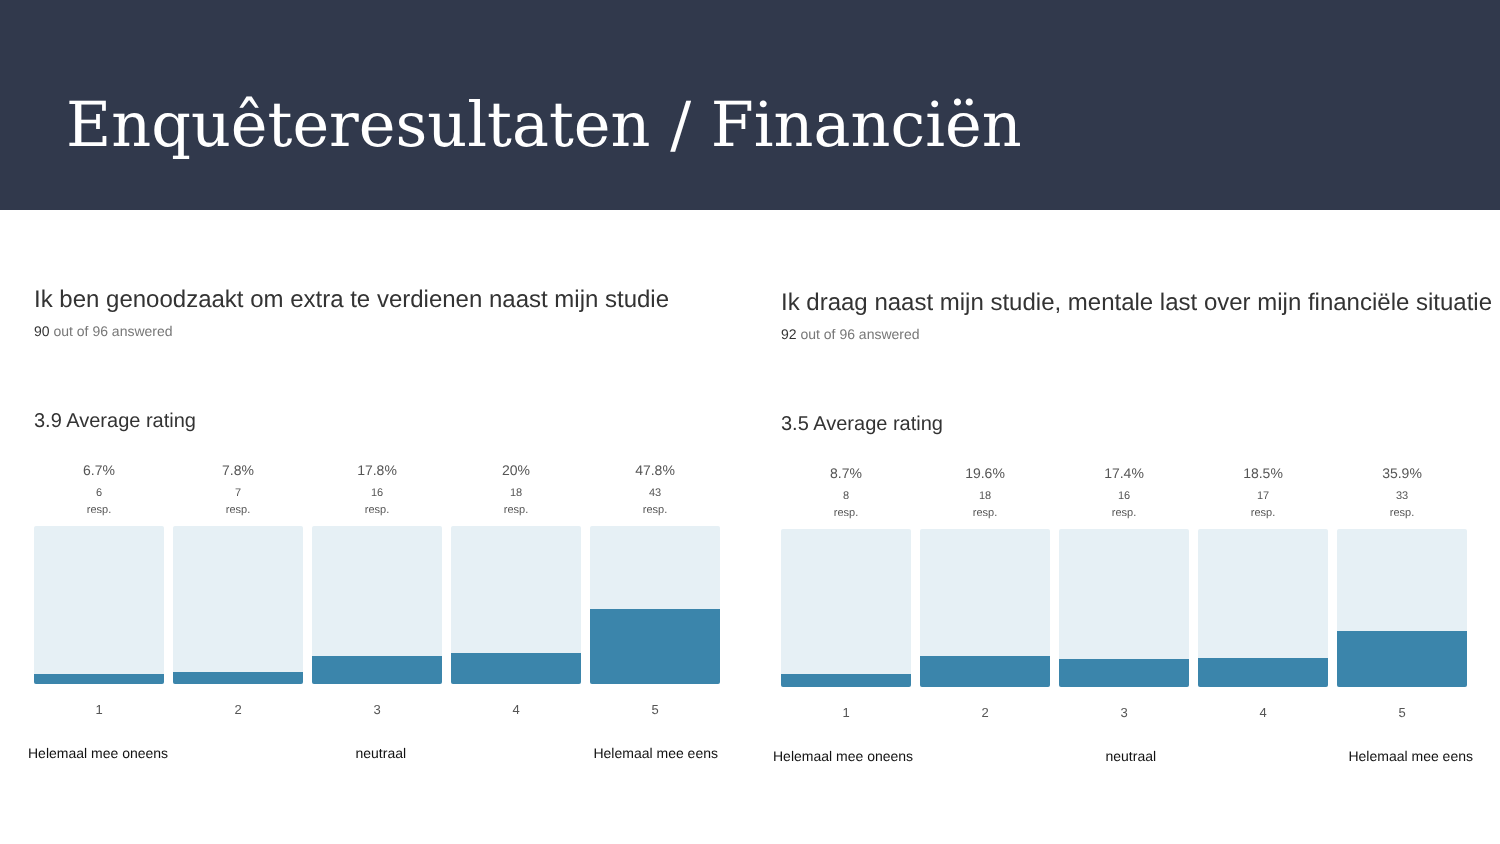Enquêteresultaten / Financiën
Ik ben genoodzaakt om extra te verdienen naast mijn studie
90 out of 96 answered
3.9 Average rating
6.7%
6
resp.
1
7.8%
7
resp.
2
17.8%
16
resp.
3
20%
18
resp.
4
47.8%
43
resp.
5
Helemaal mee oneens neutraal Helemaal mee eens
Ik draag naast mijn studie, mentale last over mijn financiële situatie
92 out of 96 answered
3.5 Average rating
8.7%
8
resp.
1
19.6%
18
resp.
2
17.4%
16
resp.
3
18.5%
17
resp.
4
35.9%
33
resp.
5
Helemaal mee oneens neutraal Helemaal mee eens